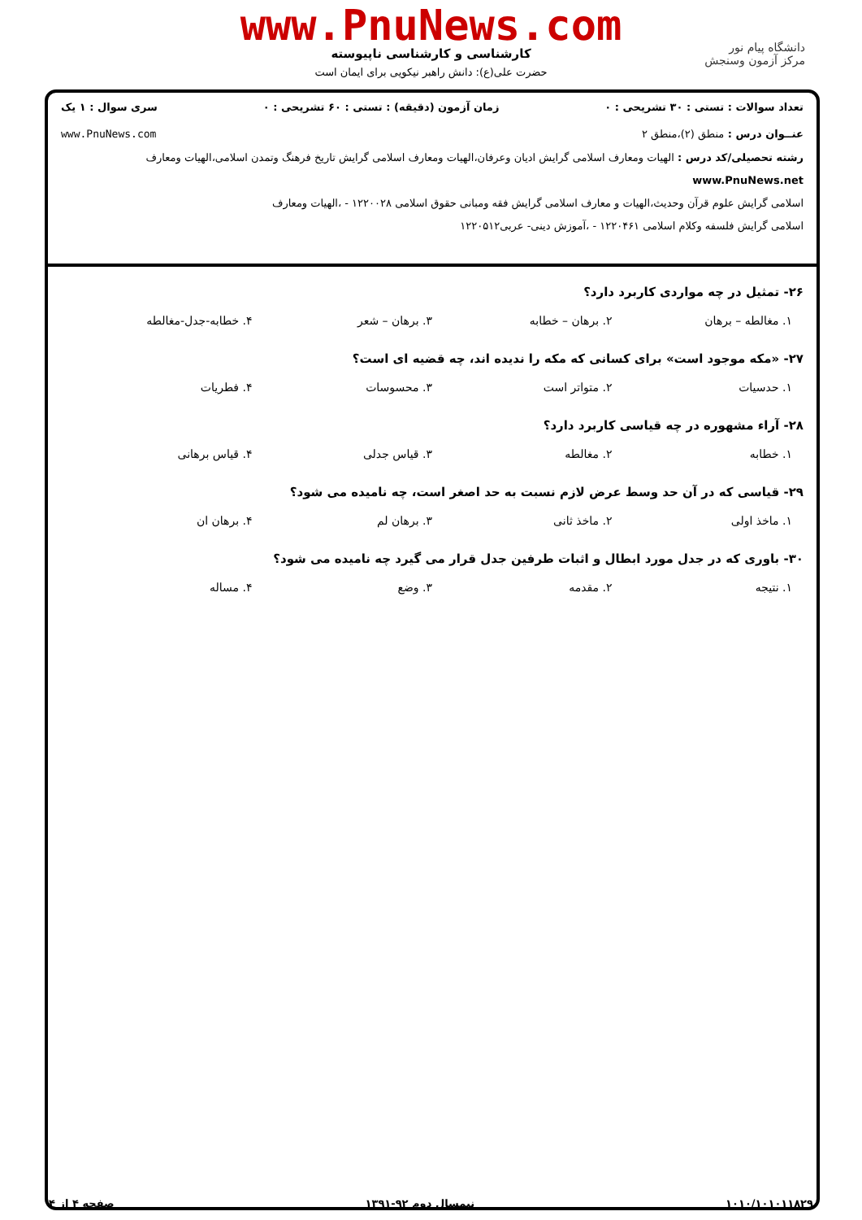دانشگاه پیام نور
مرکز آزمون وسنجش
www.PnuNews.com
کارشناسی و کارشناسی ناپیوسته
حضرت علی(ع): دانش راهبر نیکویی برای ایمان است
تعداد سوالات : تستی : ۳۰ تشریحی : ۰ زمان آزمون (دقیقه) : تستی : ۶۰ تشریحی : ۰ سری سوال : ۱ یک
عنــوان درس : منطق (۲)،منطق ۲ www.PnuNews.com
رشته تحصیلی/کد درس : الهیات ومعارف اسلامی گرایش ادیان وعرفان،الهیات ومعارف اسلامی گرایش تاریخ فرهنگ وتمدن اسلامی،الهیات ومعارف www.PnuNews.net
اسلامی گرایش علوم قرآن وحدیث،الهیات و معارف اسلامی گرایش فقه ومبانی حقوق اسلامی ۱۲۲۰۰۲۸ - ،الهیات ومعارف
اسلامی گرایش فلسفه وکلام اسلامی ۱۲۲۰۴۶۱ - ،آموزش دینی- عربی۱۲۲۰۵۱۲
۲۶- تمثیل در چه مواردی کاربرد دارد؟
۱. مغالطه – برهان ۲. برهان – خطابه ۳. برهان – شعر ۴. خطابه-جدل-مغالطه
۲۷- «مکه موجود است» برای کسانی که مکه را ندیده اند، چه قضیه ای است؟
۱. حدسیات ۲. متواتر است ۳. محسوسات ۴. فطریات
۲۸- آراء مشهوره در چه قیاسی کاربرد دارد؟
۱. خطابه ۲. مغالطه ۳. قیاس جدلی ۴. قیاس برهانی
۲۹- قیاسی که در آن حد وسط عرض لازم نسبت به حد اصغر است، چه نامیده می شود؟
۱. ماخذ اولی ۲. ماخذ ثانی ۳. برهان لم ۴. برهان ان
۳۰- باوری که در جدل مورد ابطال و اثبات طرفین جدل قرار می گیرد چه نامیده می شود؟
۱. نتیجه ۲. مقدمه ۳. وضع ۴. مساله
۱۰۱۰/۱۰۱۰۱۱۸۲۹ نیمسال دوم ۹۲-۱۳۹۱ صفحه ۴ از ۴